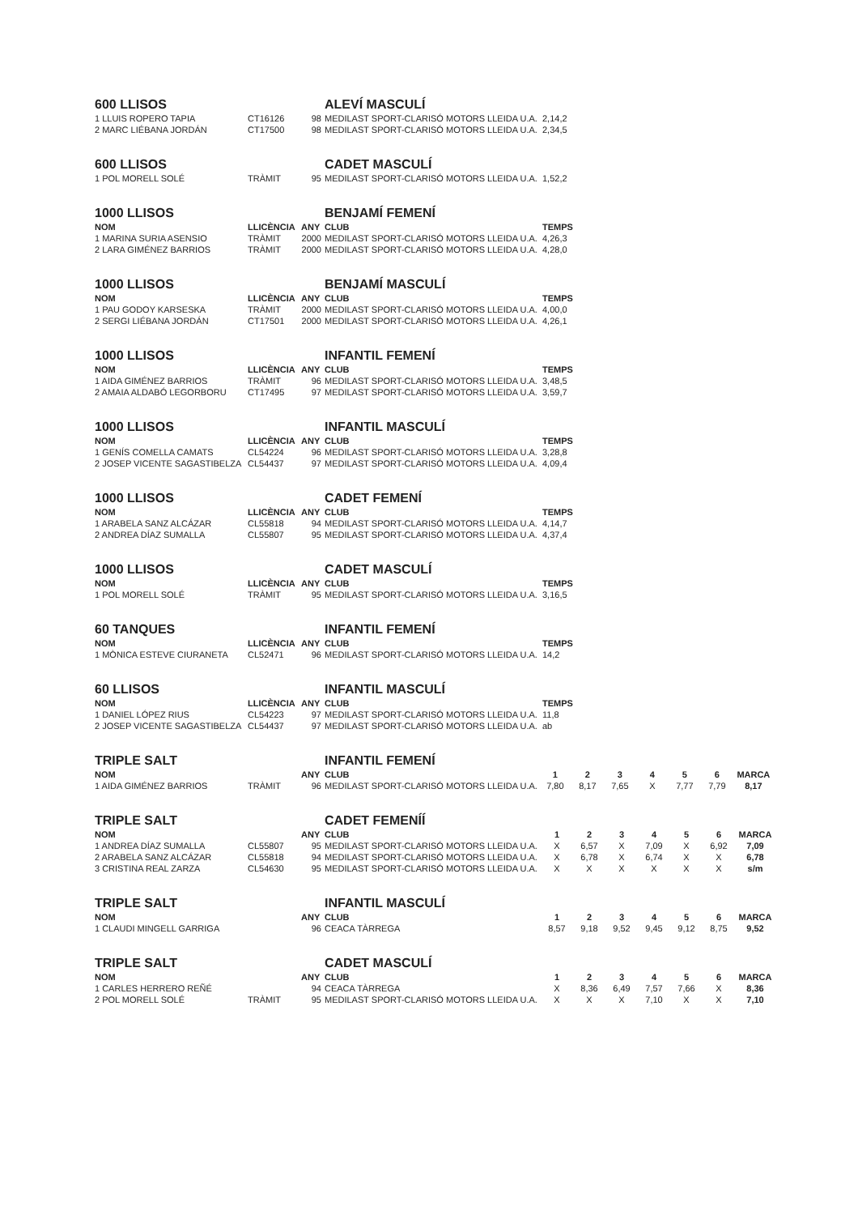| 600 LLISOS | | | ALEVÍ MASCULÍ | |
| 1 LLUIS ROPERO TAPIA | CT16126 | 98 | MEDILAST SPORT-CLARISÓ MOTORS LLEIDA U.A. | 2,14,2 |
| 2 MARC LIÉBANA JORDÁN | CT17500 | 98 | MEDILAST SPORT-CLARISÓ MOTORS LLEIDA U.A. | 2,34,5 |
| 600 LLISOS | | | CADET MASCULÍ | |
| 1 POL MORELL SOLÉ | TRÀMIT | 95 | MEDILAST SPORT-CLARISÓ MOTORS LLEIDA U.A. | 1,52,2 |
| 1000 LLISOS | | | BENJAMÍ FEMENÍ | |
| NOM | LLICÈNCIA | ANY | CLUB | TEMPS |
| 1 MARINA SURIA ASENSIO | TRÀMIT | 2000 | MEDILAST SPORT-CLARISÓ MOTORS LLEIDA U.A. | 4,26,3 |
| 2 LARA GIMÉNEZ BARRIOS | TRÀMIT | 2000 | MEDILAST SPORT-CLARISÓ MOTORS LLEIDA U.A. | 4,28,0 |
| 1000 LLISOS | | | BENJAMÍ MASCULÍ | |
| NOM | LLICÈNCIA | ANY | CLUB | TEMPS |
| 1 PAU GODOY KARSESKA | TRÀMIT | 2000 | MEDILAST SPORT-CLARISÓ MOTORS LLEIDA U.A. | 4,00,0 |
| 2 SERGI LIÉBANA JORDÁN | CT17501 | 2000 | MEDILAST SPORT-CLARISÓ MOTORS LLEIDA U.A. | 4,26,1 |
| 1000 LLISOS | | | INFANTIL FEMENÍ | |
| NOM | LLICÈNCIA | ANY | CLUB | TEMPS |
| 1 AIDA GIMÉNEZ BARRIOS | TRÀMIT | 96 | MEDILAST SPORT-CLARISÓ MOTORS LLEIDA U.A. | 3,48,5 |
| 2 AMAIA ALDABÓ LEGORBORU | CT17495 | 97 | MEDILAST SPORT-CLARISÓ MOTORS LLEIDA U.A. | 3,59,7 |
| 1000 LLISOS | | | INFANTIL MASCULÍ | |
| NOM | LLICÈNCIA | ANY | CLUB | TEMPS |
| 1 GENÍS COMELLA CAMATS | CL54224 | 96 | MEDILAST SPORT-CLARISÓ MOTORS LLEIDA U.A. | 3,28,8 |
| 2 JOSEP VICENTE SAGASTIBELZA | CL54437 | 97 | MEDILAST SPORT-CLARISÓ MOTORS LLEIDA U.A. | 4,09,4 |
| 1000 LLISOS | | | CADET FEMENÍ | |
| NOM | LLICÈNCIA | ANY | CLUB | TEMPS |
| 1 ARABELA SANZ ALCÁZAR | CL55818 | 94 | MEDILAST SPORT-CLARISÓ MOTORS LLEIDA U.A. | 4,14,7 |
| 2 ANDREA DÍAZ SUMALLA | CL55807 | 95 | MEDILAST SPORT-CLARISÓ MOTORS LLEIDA U.A. | 4,37,4 |
| 1000 LLISOS | | | CADET MASCULÍ | |
| NOM | LLICÈNCIA | ANY | CLUB | TEMPS |
| 1 POL MORELL SOLÉ | TRÀMIT | 95 | MEDILAST SPORT-CLARISÓ MOTORS LLEIDA U.A. | 3,16,5 |
| 60 TANQUES | | | INFANTIL FEMENÍ | |
| NOM | LLICÈNCIA | ANY | CLUB | TEMPS |
| 1 MÒNICA ESTEVE CIURANETA | CL52471 | 96 | MEDILAST SPORT-CLARISÓ MOTORS LLEIDA U.A. | 14,2 |
| 60 LLISOS | | | INFANTIL MASCULÍ | |
| NOM | LLICÈNCIA | ANY | CLUB | TEMPS |
| 1 DANIEL LÓPEZ RIUS | CL54223 | 97 | MEDILAST SPORT-CLARISÓ MOTORS LLEIDA U.A. | 11,8 |
| 2 JOSEP VICENTE SAGASTIBELZA | CL54437 | 97 | MEDILAST SPORT-CLARISÓ MOTORS LLEIDA U.A. | ab |
| TRIPLE SALT | | | INFANTIL FEMENÍ | | | | | | | |
| NOM | | ANY | CLUB | 1 | 2 | 3 | 4 | 5 | 6 | MARCA |
| 1 AIDA GIMÉNEZ BARRIOS | TRÀMIT | 96 | MEDILAST SPORT-CLARISÓ MOTORS LLEIDA U.A. | 7,80 | 8,17 | 7,65 | X | 7,77 | 7,79 | 8,17 |
| TRIPLE SALT | | | CADET FEMENÍÍ | | | | | | | |
| NOM | | ANY | CLUB | 1 | 2 | 3 | 4 | 5 | 6 | MARCA |
| 1 ANDREA DÍAZ SUMALLA | CL55807 | 95 | MEDILAST SPORT-CLARISÓ MOTORS LLEIDA U.A. | X | 6,57 | X | 7,09 | X | 6,92 | 7,09 |
| 2 ARABELA SANZ ALCÁZAR | CL55818 | 94 | MEDILAST SPORT-CLARISÓ MOTORS LLEIDA U.A. | X | 6,78 | X | 6,74 | X | X | 6,78 |
| 3 CRISTINA REAL ZARZA | CL54630 | 95 | MEDILAST SPORT-CLARISÓ MOTORS LLEIDA U.A. | X | X | X | X | X | X | s/m |
| TRIPLE SALT | | | INFANTIL MASCULÍ | | | | | | | |
| NOM | | ANY | CLUB | 1 | 2 | 3 | 4 | 5 | 6 | MARCA |
| 1 CLAUDI MINGELL GARRIGA | | 96 | CEACA TÀRREGA | 8,57 | 9,18 | 9,52 | 9,45 | 9,12 | 8,75 | 9,52 |
| TRIPLE SALT | | | CADET MASCULÍ | | | | | | | |
| NOM | | ANY | CLUB | 1 | 2 | 3 | 4 | 5 | 6 | MARCA |
| 1 CARLES HERRERO REÑÉ | | 94 | CEACA TÀRREGA | X | 8,36 | 6,49 | 7,57 | 7,66 | X | 8,36 |
| 2 POL MORELL SOLÉ | TRÀMIT | 95 | MEDILAST SPORT-CLARISÓ MOTORS LLEIDA U.A. | X | X | X | 7,10 | X | X | 7,10 |